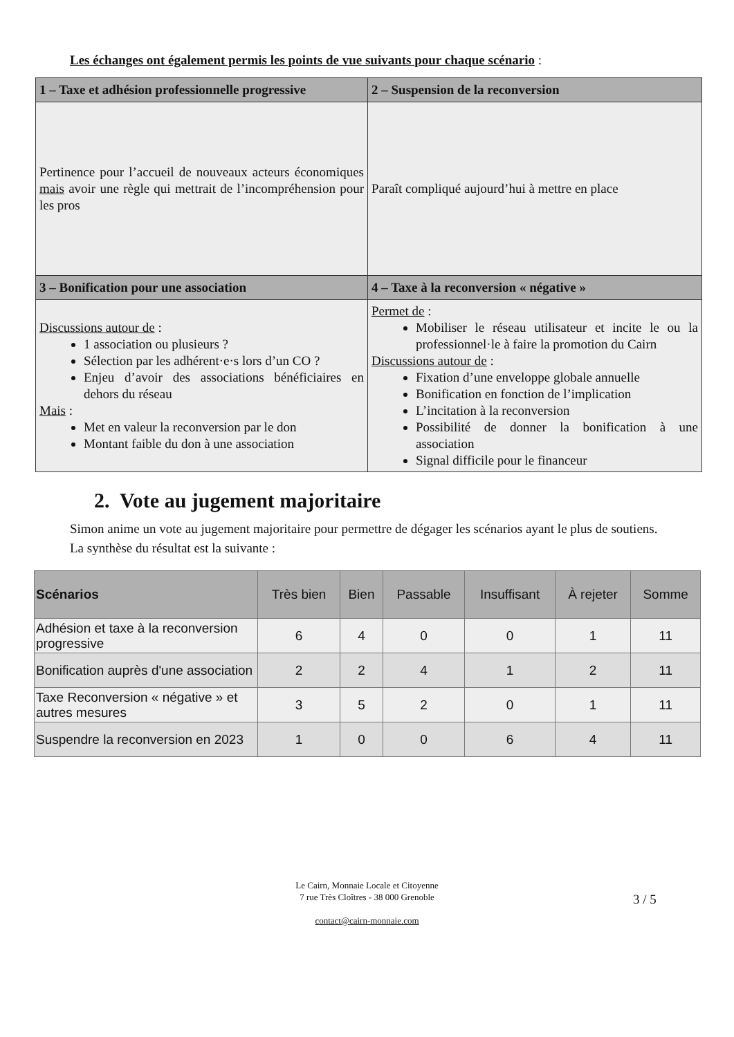Les échanges ont également permis les points de vue suivants pour chaque scénario :
| 1 – Taxe et adhésion professionnelle progressive | 2 – Suspension de la reconversion |
| --- | --- |
| Pertinence pour l’accueil de nouveaux acteurs économiques mais avoir une règle qui mettrait de l’incompréhension pour les pros | Paraît compliqué aujourd’hui à mettre en place |
| 3 – Bonification pour une association | 4 – Taxe à la reconversion « négative » |
| Discussions autour de : 1 association ou plusieurs ? Sélection par les adhérent·e·s lors d’un CO ? Enjeu d’avoir des associations bénéficiaires en dehors du réseau Mais : Met en valeur la reconversion par le don Montant faible du don à une association | Permet de : Mobiliser le réseau utilisateur et incite le ou la professionnel·le à faire la promotion du Cairn Discussions autour de : Fixation d’une enveloppe globale annuelle Bonification en fonction de l’implication L’incitation à la reconversion Possibilité de donner la bonification à une association Signal difficile pour le financeur |
2. Vote au jugement majoritaire
Simon anime un vote au jugement majoritaire pour permettre de dégager les scénarios ayant le plus de soutiens. La synthèse du résultat est la suivante :
| Scénarios | Très bien | Bien | Passable | Insuffisant | À rejeter | Somme |
| --- | --- | --- | --- | --- | --- | --- |
| Adhésion et taxe à la reconversion progressive | 6 | 4 | 0 | 0 | 1 | 11 |
| Bonification auprès d'une association | 2 | 2 | 4 | 1 | 2 | 11 |
| Taxe Reconversion « négative » et autres mesures | 3 | 5 | 2 | 0 | 1 | 11 |
| Suspendre la reconversion en 2023 | 1 | 0 | 0 | 6 | 4 | 11 |
Le Cairn, Monnaie Locale et Citoyenne
7 rue Très Cloîtres - 38 000 Grenoble
contact@cairn-monnaie.com
3 / 5